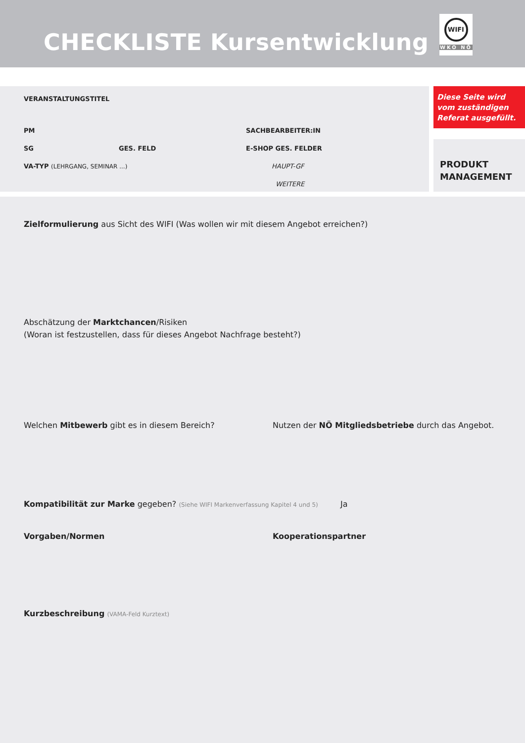CHECKLISTE Kursentwicklung
WIFI
WKO NÖ
VERANSTALTUNGSTITEL
PM SACHBEARBEITER:IN
SG GES. FELD E-SHOP GES. FELDER
VA-TYP (LEHRGANG, SEMINAR ...) HAUPT-GF
WEITERE
Diese Seite wird vom zuständigen Referat ausgefüllt.
PRODUKT
MANAGEMENT
Zielformulierung aus Sicht des WIFI (Was wollen wir mit diesem Angebot erreichen?)
Abschätzung der Marktchancen/Risiken
(Woran ist festzustellen, dass für dieses Angebot Nachfrage besteht?)
Welchen Mitbewerb gibt es in diesem Bereich? Nutzen der NÖ Mitgliedsbetriebe durch das Angebot.
Kompatibilität zur Marke gegeben? (Siehe WIFI Markenverfassung Kapitel 4 und 5)
Ja
Vorgaben/Normen Kooperationspartner
Kurzbeschreibung (VAMA-Feld Kurztext)